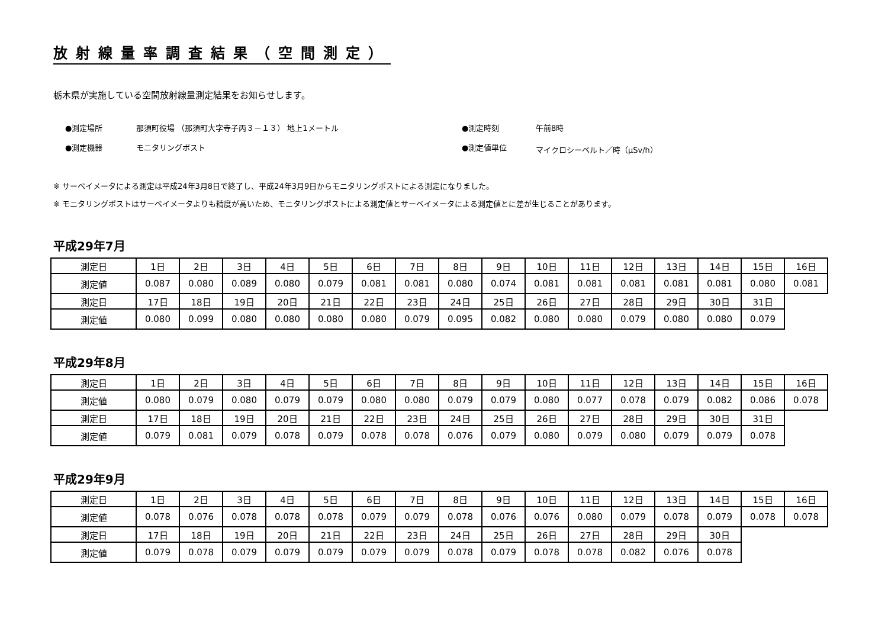放射線量率調査結果（空間測定）
栃木県が実施している空間放射線量測定結果をお知らせします。
●測定場所
那須町役場 （那須町大字寺子丙３－１３） 地上1メートル
●測定時刻
午前8時
●測定機器
モニタリングポスト
●測定値単位
マイクロシーベルト／時（μSv/h）
※ サーベイメータによる測定は平成24年3月8日で終了し、平成24年3月9日からモニタリングポストによる測定になりました。
※ モニタリングポストはサーベイメータよりも精度が高いため、モニタリングポストによる測定値とサーベイメータによる測定値とに差が生じることがあります。
平成29年7月
| 測定日 | 1日 | 2日 | 3日 | 4日 | 5日 | 6日 | 7日 | 8日 | 9日 | 10日 | 11日 | 12日 | 13日 | 14日 | 15日 | 16日 |
| 測定値 | 0.087 | 0.080 | 0.089 | 0.080 | 0.079 | 0.081 | 0.081 | 0.080 | 0.074 | 0.081 | 0.081 | 0.081 | 0.081 | 0.081 | 0.080 | 0.081 |
| 測定日 | 17日 | 18日 | 19日 | 20日 | 21日 | 22日 | 23日 | 24日 | 25日 | 26日 | 27日 | 28日 | 29日 | 30日 | 31日 | |
| 測定値 | 0.080 | 0.099 | 0.080 | 0.080 | 0.080 | 0.080 | 0.079 | 0.095 | 0.082 | 0.080 | 0.080 | 0.079 | 0.080 | 0.080 | 0.079 | |
平成29年8月
| 測定日 | 1日 | 2日 | 3日 | 4日 | 5日 | 6日 | 7日 | 8日 | 9日 | 10日 | 11日 | 12日 | 13日 | 14日 | 15日 | 16日 |
| 測定値 | 0.080 | 0.079 | 0.080 | 0.079 | 0.079 | 0.080 | 0.080 | 0.079 | 0.079 | 0.080 | 0.077 | 0.078 | 0.079 | 0.082 | 0.086 | 0.078 |
| 測定日 | 17日 | 18日 | 19日 | 20日 | 21日 | 22日 | 23日 | 24日 | 25日 | 26日 | 27日 | 28日 | 29日 | 30日 | 31日 | |
| 測定値 | 0.079 | 0.081 | 0.079 | 0.078 | 0.079 | 0.078 | 0.078 | 0.076 | 0.079 | 0.080 | 0.079 | 0.080 | 0.079 | 0.079 | 0.078 | |
平成29年9月
| 測定日 | 1日 | 2日 | 3日 | 4日 | 5日 | 6日 | 7日 | 8日 | 9日 | 10日 | 11日 | 12日 | 13日 | 14日 | 15日 | 16日 |
| 測定値 | 0.078 | 0.076 | 0.078 | 0.078 | 0.078 | 0.079 | 0.079 | 0.078 | 0.076 | 0.076 | 0.080 | 0.079 | 0.078 | 0.079 | 0.078 | 0.078 |
| 測定日 | 17日 | 18日 | 19日 | 20日 | 21日 | 22日 | 23日 | 24日 | 25日 | 26日 | 27日 | 28日 | 29日 | 30日 | | |
| 測定値 | 0.079 | 0.078 | 0.079 | 0.079 | 0.079 | 0.079 | 0.079 | 0.078 | 0.079 | 0.078 | 0.078 | 0.082 | 0.076 | 0.078 | | |